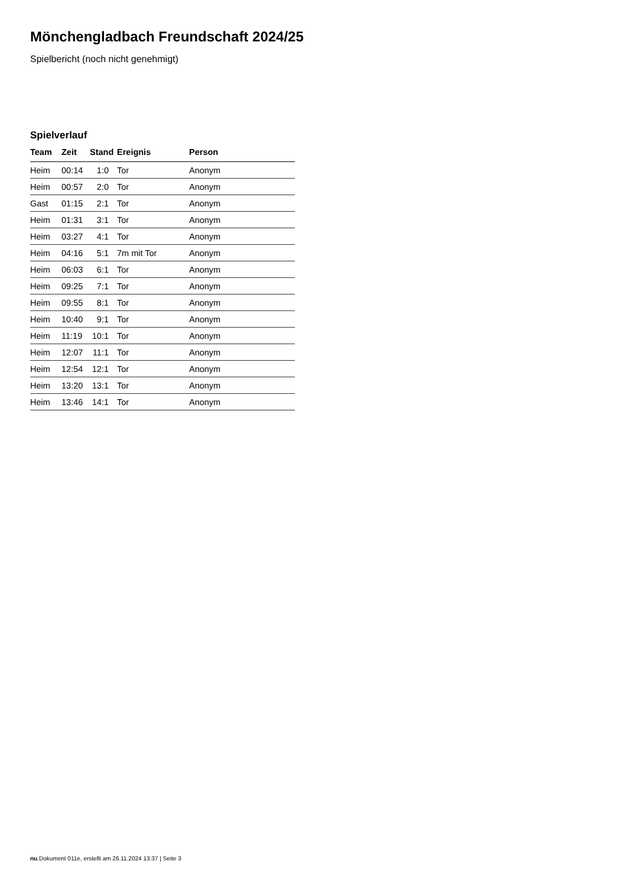Mönchengladbach Freundschaft 2024/25
Spielbericht (noch nicht genehmigt)
Spielverlauf
| Team | Zeit | Stand | Ereignis | Person |
| --- | --- | --- | --- | --- |
| Heim | 00:14 | 1:0 | Tor | Anonym |
| Heim | 00:57 | 2:0 | Tor | Anonym |
| Gast | 01:15 | 2:1 | Tor | Anonym |
| Heim | 01:31 | 3:1 | Tor | Anonym |
| Heim | 03:27 | 4:1 | Tor | Anonym |
| Heim | 04:16 | 5:1 | 7m mit Tor | Anonym |
| Heim | 06:03 | 6:1 | Tor | Anonym |
| Heim | 09:25 | 7:1 | Tor | Anonym |
| Heim | 09:55 | 8:1 | Tor | Anonym |
| Heim | 10:40 | 9:1 | Tor | Anonym |
| Heim | 11:19 | 10:1 | Tor | Anonym |
| Heim | 12:07 | 11:1 | Tor | Anonym |
| Heim | 12:54 | 12:1 | Tor | Anonym |
| Heim | 13:20 | 13:1 | Tor | Anonym |
| Heim | 13:46 | 14:1 | Tor | Anonym |
nu.Dokument 011e, erstellt am 26.11.2024 13:37 | Seite 3